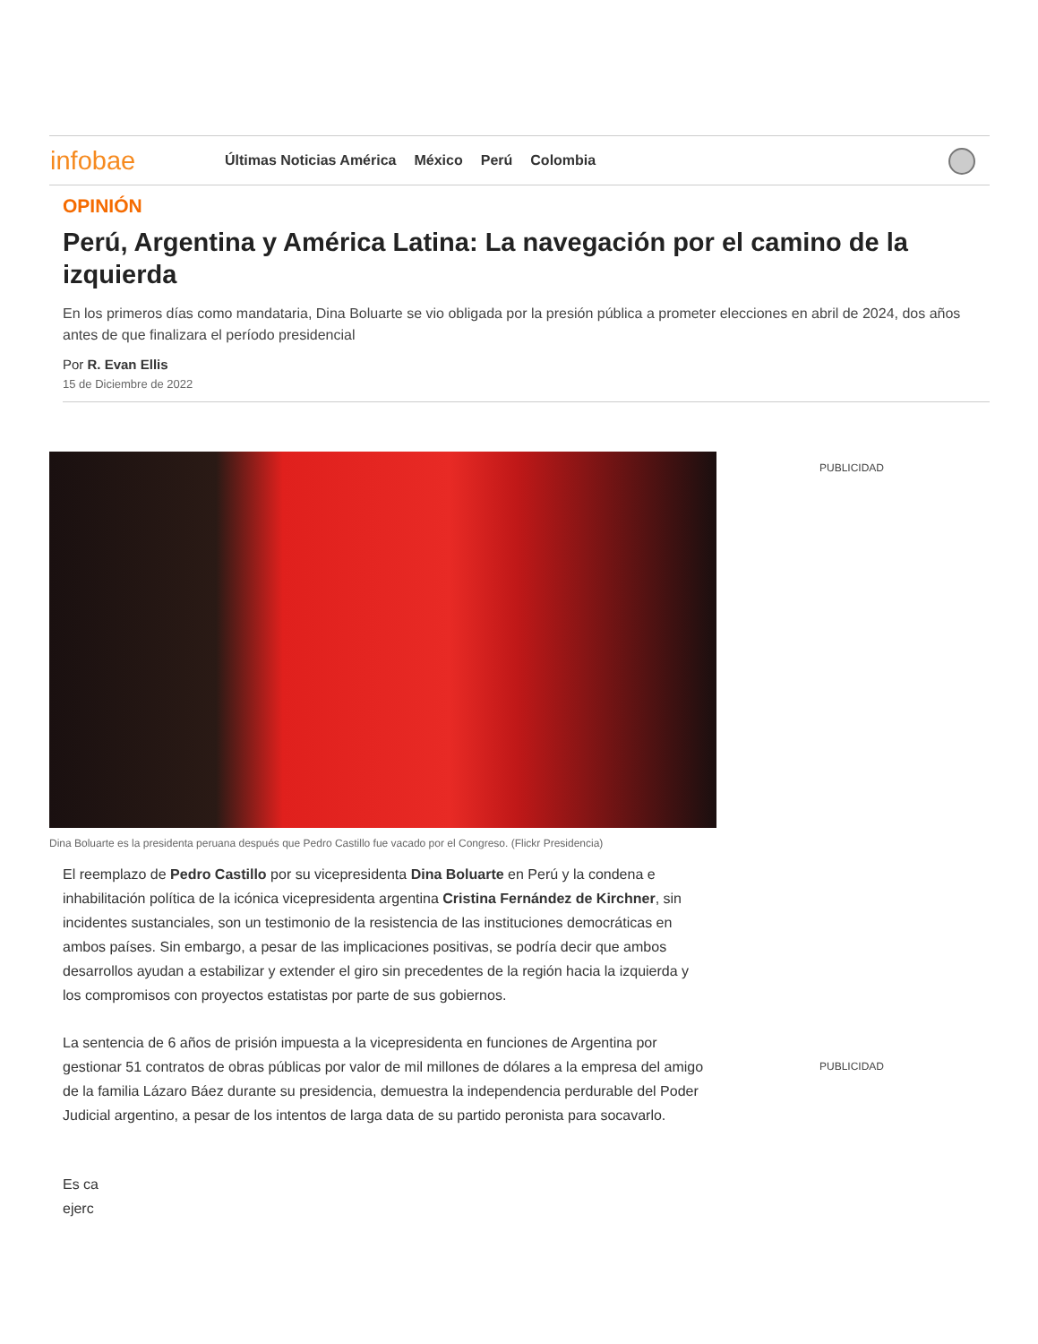infobae
Últimas Noticias América México Perú Colombia
OPINIÓN
Perú, Argentina y América Latina: La navegación por el camino de la izquierda
En los primeros días como mandataria, Dina Boluarte se vio obligada por la presión pública a prometer elecciones en abril de 2024, dos años antes de que finalizara el período presidencial
Por R. Evan Ellis
15 de Diciembre de 2022
Dina Boluarte es la presidenta peruana después que Pedro Castillo fue vacado por el Congreso. (Flickr Presidencia)
PUBLICIDAD
PUBLICIDAD
El reemplazo de Pedro Castillo por su vicepresidenta Dina Boluarte en Perú y la condena e inhabilitación política de la icónica vicepresidenta argentina Cristina Fernández de Kirchner, sin incidentes sustanciales, son un testimonio de la resistencia de las instituciones democráticas en ambos países. Sin embargo, a pesar de las implicaciones positivas, se podría decir que ambos desarrollos ayudan a estabilizar y extender el giro sin precedentes de la región hacia la izquierda y los compromisos con proyectos estatistas por parte de sus gobiernos.
La sentencia de 6 años de prisión impuesta a la vicepresidenta en funciones de Argentina por gestionar 51 contratos de obras públicas por valor de mil millones de dólares a la empresa del amigo de la familia Lázaro Báez durante su presidencia, demuestra la independencia perdurable del Poder Judicial argentino, a pesar de los intentos de larga data de su partido peronista para socavarlo.
Es ca
ejerc